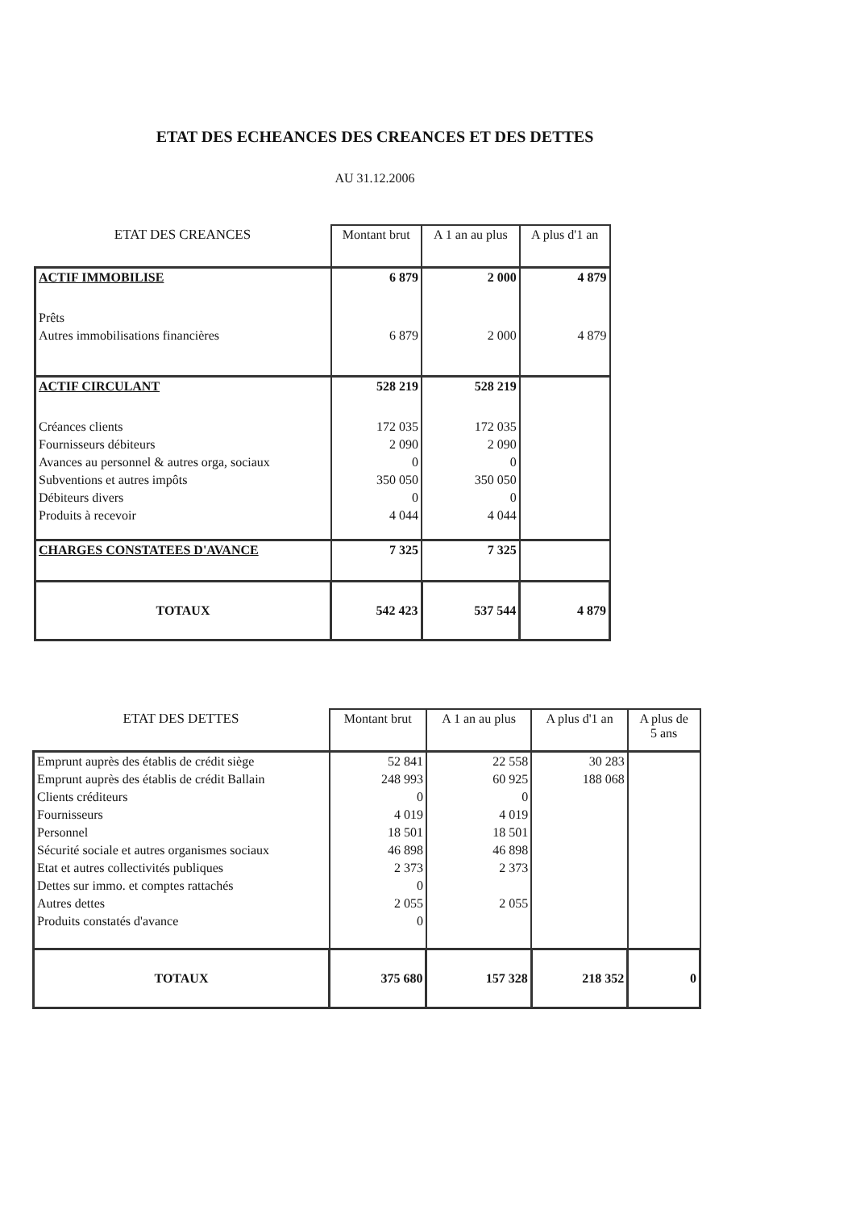ETAT DES ECHEANCES DES CREANCES ET DES DETTES
AU 31.12.2006
| ETAT DES CREANCES | Montant brut | A 1 an au plus | A plus d'1 an |
| ACTIF IMMOBILISE | 6 879 | 2 000 | 4 879 |
| Prêts | | | |
| Autres immobilisations financières | 6 879 | 2 000 | 4 879 |
| ACTIF CIRCULANT | 528 219 | 528 219 | |
| Créances clients | 172 035 | 172 035 | |
| Fournisseurs débiteurs | 2 090 | 2 090 | |
| Avances au personnel & autres orga, sociaux | 0 | 0 | |
| Subventions et autres impôts | 350 050 | 350 050 | |
| Débiteurs divers | 0 | 0 | |
| Produits à recevoir | 4 044 | 4 044 | |
| CHARGES CONSTATEES D'AVANCE | 7 325 | 7 325 | |
| TOTAUX | 542 423 | 537 544 | 4 879 |
| ETAT DES DETTES | Montant brut | A 1 an au plus | A plus d'1 an | A plus de 5 ans |
| Emprunt auprès des établis de crédit siège | 52 841 | 22 558 | 30 283 | |
| Emprunt auprès des établis de crédit Ballain | 248 993 | 60 925 | 188 068 | |
| Clients créditeurs | 0 | 0 | | |
| Fournisseurs | 4 019 | 4 019 | | |
| Personnel | 18 501 | 18 501 | | |
| Sécurité sociale et autres organismes sociaux | 46 898 | 46 898 | | |
| Etat et autres collectivités publiques | 2 373 | 2 373 | | |
| Dettes sur immo. et comptes rattachés | 0 | | | |
| Autres dettes | 2 055 | 2 055 | | |
| Produits constatés d'avance | 0 | | | |
| TOTAUX | 375 680 | 157 328 | 218 352 | 0 |